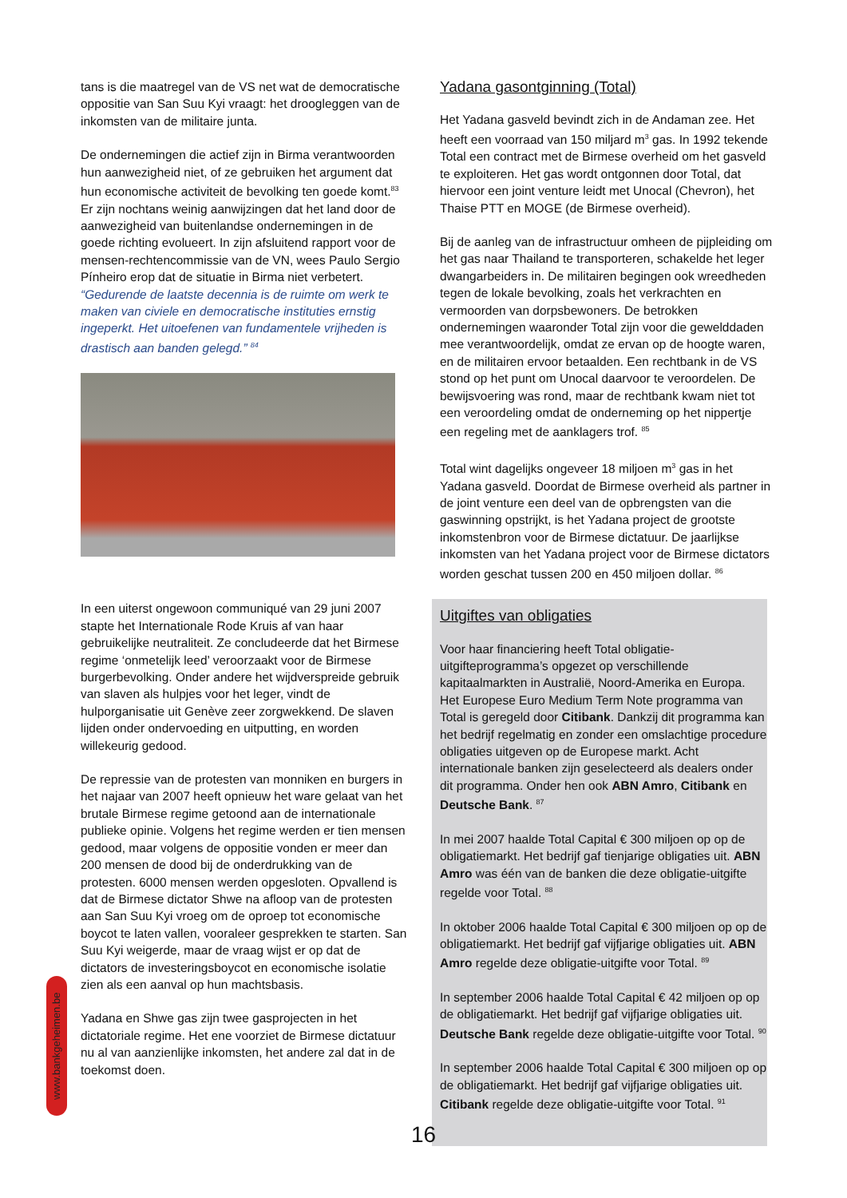tans is die maatregel van de VS net wat de democratische oppositie van San Suu Kyi vraagt: het droogleggen van de inkomsten van de militaire junta.
De ondernemingen die actief zijn in Birma verantwoorden hun aanwezigheid niet, of ze gebruiken het argument dat hun economische activiteit de bevolking ten goede komt.<sup>83</sup> Er zijn nochtans weinig aanwijzingen dat het land door de aanwezigheid van buitenlandse ondernemingen in de goede richting evolueert. In zijn afsluitend rapport voor de mensen-rechtencommissie van de VN, wees Paulo Sergio Pínheiro erop dat de situatie in Birma niet verbetert. “Gedurende de laatste decennia is de ruimte om werk te maken van civiele en democratische instituties ernstig ingeperkt. Het uitoefenen van fundamentele vrijheden is drastisch aan banden gelegd.” <sup>84</sup>
In een uiterst ongewoon communiqué van 29 juni 2007 stapte het Internationale Rode Kruis af van haar gebruikelijke neutraliteit. Ze concludeerde dat het Birmese regime ‘onmetelijk leed’ veroorzaakt voor de Birmese burgerbevolking. Onder andere het wijdverspreide gebruik van slaven als hulpjes voor het leger, vindt de hulporganisatie uit Genève zeer zorgwekkend. De slaven lijden onder ondervoeding en uitputting, en worden willekeurig gedood.
De repressie van de protesten van monniken en burgers in het najaar van 2007 heeft opnieuw het ware gelaat van het brutale Birmese regime getoond aan de internationale publieke opinie. Volgens het regime werden er tien mensen gedood, maar volgens de oppositie vonden er meer dan 200 mensen de dood bij de onderdrukking van de protesten. 6000 mensen werden opgesloten. Opvallend is dat de Birmese dictator Shwe na afloop van de protesten aan San Suu Kyi vroeg om de oproep tot economische boycot te laten vallen, vooraleer gesprekken te starten. San Suu Kyi weigerde, maar de vraag wijst er op dat de dictators de investeringsboycot en economische isolatie zien als een aanval op hun machtsbasis.
Yadana en Shwe gas zijn twee gasprojecten in het dictatoriale regime. Het ene voorziet de Birmese dictatuur nu al van aanzienlijke inkomsten, het andere zal dat in de toekomst doen.
Yadana gasontginning (Total)
Het Yadana gasveld bevindt zich in de Andaman zee. Het heeft een voorraad van 150 miljard m<sup>3</sup> gas. In 1992 tekende Total een contract met de Birmese overheid om het gasveld te exploiteren. Het gas wordt ontgonnen door Total, dat hiervoor een joint venture leidt met Unocal (Chevron), het Thaise PTT en MOGE (de Birmese overheid).
Bij de aanleg van de infrastructuur omheen de pijpleiding om het gas naar Thailand te transporteren, schakelde het leger dwangarbeiders in. De militairen begingen ook wreedheden tegen de lokale bevolking, zoals het verkrachten en vermoorden van dorpsbewoners. De betrokken ondernemingen waaronder Total zijn voor die gewelddaden mee verantwoordelijk, omdat ze ervan op de hoogte waren, en de militairen ervoor betaalden. Een rechtbank in de VS stond op het punt om Unocal daarvoor te veroordelen. De bewijsvoering was rond, maar de rechtbank kwam niet tot een veroordeling omdat de onderneming op het nippertje een regeling met de aanklagers trof. <sup>85</sup>
Total wint dagelijks ongeveer 18 miljoen m<sup>3</sup> gas in het Yadana gasveld. Doordat de Birmese overheid als partner in de joint venture een deel van de opbrengsten van die gaswinning opstrijkt, is het Yadana project de grootste inkomstenbron voor de Birmese dictatuur. De jaarlijkse inkomsten van het Yadana project voor de Birmese dictators worden geschat tussen 200 en 450 miljoen dollar. <sup>86</sup>
Uitgiftes van obligaties
Voor haar financiering heeft Total obligatie-uitgifteprogramma’s opgezet op verschillende kapitaalmarkten in Australië, Noord-Amerika en Europa. Het Europese Euro Medium Term Note programma van Total is geregeld door Citibank. Dankzij dit programma kan het bedrijf regelmatig en zonder een omslachtige procedure obligaties uitgeven op de Europese markt. Acht internationale banken zijn geselecteerd als dealers onder dit programma. Onder hen ook ABN Amro, Citibank en Deutsche Bank. <sup>87</sup>
In mei 2007 haalde Total Capital € 300 miljoen op op de obligatiemarkt. Het bedrijf gaf tienjarige obligaties uit. ABN Amro was één van de banken die deze obligatie-uitgifte regelde voor Total. <sup>88</sup>
In oktober 2006 haalde Total Capital € 300 miljoen op op de obligatiemarkt. Het bedrijf gaf vijfjarige obligaties uit. ABN Amro regelde deze obligatie-uitgifte voor Total. <sup>89</sup>
In september 2006 haalde Total Capital € 42 miljoen op op de obligatiemarkt. Het bedrijf gaf vijfjarige obligaties uit. Deutsche Bank regelde deze obligatie-uitgifte voor Total. <sup>90</sup>
In september 2006 haalde Total Capital € 300 miljoen op op de obligatiemarkt. Het bedrijf gaf vijfjarige obligaties uit. Citibank regelde deze obligatie-uitgifte voor Total. <sup>91</sup>
www.bankgeheimen.be
16